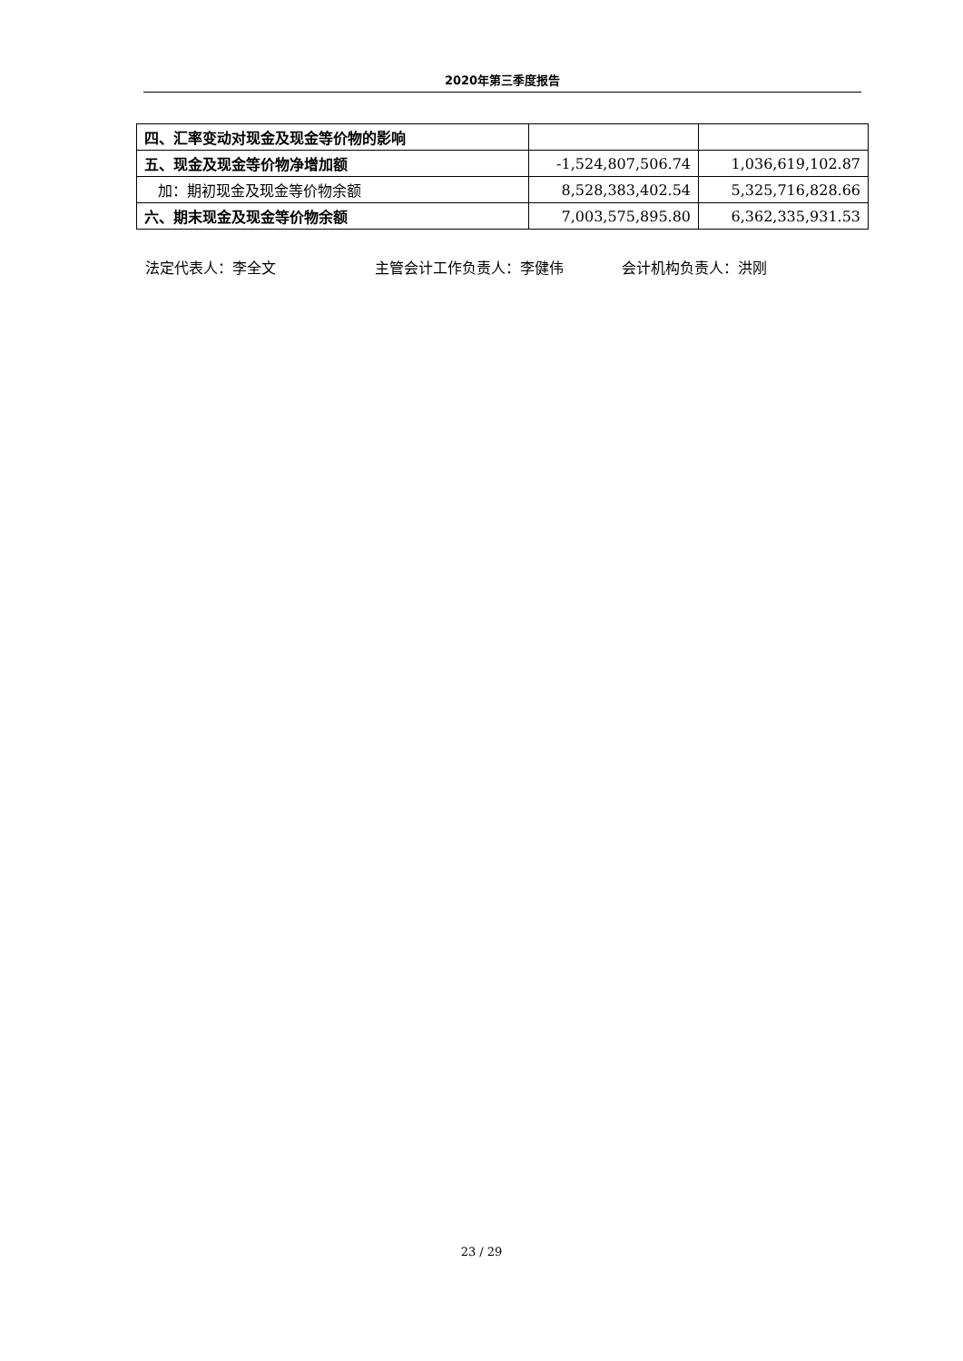2020年第三季度报告
| 四、汇率变动对现金及现金等价物的影响 | | |
| 五、现金及现金等价物净增加额 | -1,524,807,506.74 | 1,036,619,102.87 |
| 加：期初现金及现金等价物余额 | 8,528,383,402.54 | 5,325,716,828.66 |
| 六、期末现金及现金等价物余额 | 7,003,575,895.80 | 6,362,335,931.53 |
法定代表人：李全文 主管会计工作负责人：李健伟 会计机构负责人：洪刚
23 / 29